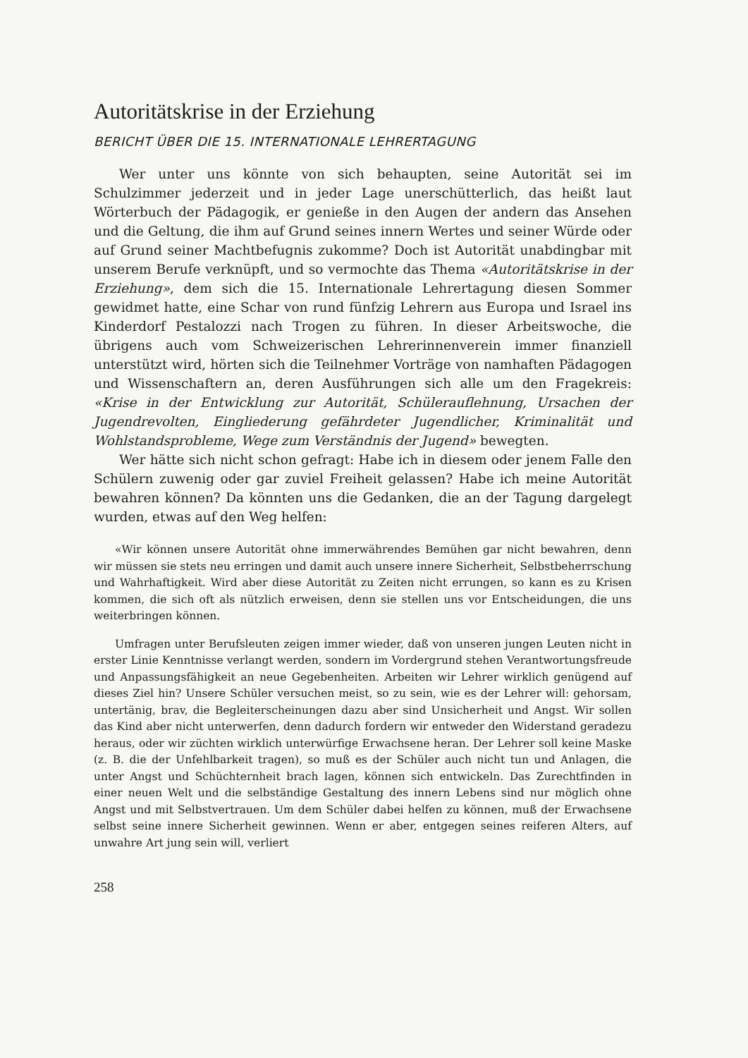Autoritätskrise in der Erziehung
BERICHT ÜBER DIE 15. INTERNATIONALE LEHRERTAGUNG
Wer unter uns könnte von sich behaupten, seine Autorität sei im Schulzimmer jederzeit und in jeder Lage unerschütterlich, das heißt laut Wörterbuch der Pädagogik, er genieße in den Augen der andern das Ansehen und die Geltung, die ihm auf Grund seines innern Wertes und seiner Würde oder auf Grund seiner Machtbefugnis zukomme? Doch ist Autorität unabdingbar mit unserem Berufe verknüpft, und so vermochte das Thema «Autoritätskrise in der Erziehung», dem sich die 15. Internationale Lehrertagung diesen Sommer gewidmet hatte, eine Schar von rund fünfzig Lehrern aus Europa und Israel ins Kinderdorf Pestalozzi nach Trogen zu führen. In dieser Arbeitswoche, die übrigens auch vom Schweizerischen Lehrerinnenverein immer finanziell unterstützt wird, hörten sich die Teilnehmer Vorträge von namhaften Pädagogen und Wissenschaftern an, deren Ausführungen sich alle um den Fragekreis: «Krise in der Entwicklung zur Autorität, Schülerauflehnung, Ursachen der Jugendrevolten, Eingliederung gefährdeter Jugendlicher, Kriminalität und Wohlstandsprobleme, Wege zum Verständnis der Jugend» bewegten.
Wer hätte sich nicht schon gefragt: Habe ich in diesem oder jenem Falle den Schülern zuwenig oder gar zuviel Freiheit gelassen? Habe ich meine Autorität bewahren können? Da könnten uns die Gedanken, die an der Tagung dargelegt wurden, etwas auf den Weg helfen:
«Wir können unsere Autorität ohne immerwährendes Bemühen gar nicht bewahren, denn wir müssen sie stets neu erringen und damit auch unsere innere Sicherheit, Selbstbeherrschung und Wahrhaftigkeit. Wird aber diese Autorität zu Zeiten nicht errungen, so kann es zu Krisen kommen, die sich oft als nützlich erweisen, denn sie stellen uns vor Entscheidungen, die uns weiterbringen können.
Umfragen unter Berufsleuten zeigen immer wieder, daß von unseren jungen Leuten nicht in erster Linie Kenntnisse verlangt werden, sondern im Vordergrund stehen Verantwortungsfreude und Anpassungsfähigkeit an neue Gegebenheiten. Arbeiten wir Lehrer wirklich genügend auf dieses Ziel hin? Unsere Schüler versuchen meist, so zu sein, wie es der Lehrer will: gehorsam, untertänig, brav, die Begleiterscheinungen dazu aber sind Unsicherheit und Angst. Wir sollen das Kind aber nicht unterwerfen, denn dadurch fordern wir entweder den Widerstand geradezu heraus, oder wir züchten wirklich unterwürfige Erwachsene heran. Der Lehrer soll keine Maske (z. B. die der Unfehlbarkeit tragen), so muß es der Schüler auch nicht tun und Anlagen, die unter Angst und Schüchternheit brach lagen, können sich entwickeln. Das Zurechtfinden in einer neuen Welt und die selbständige Gestaltung des innern Lebens sind nur möglich ohne Angst und mit Selbstvertrauen. Um dem Schüler dabei helfen zu können, muß der Erwachsene selbst seine innere Sicherheit gewinnen. Wenn er aber, entgegen seines reiferen Alters, auf unwahre Art jung sein will, verliert
258